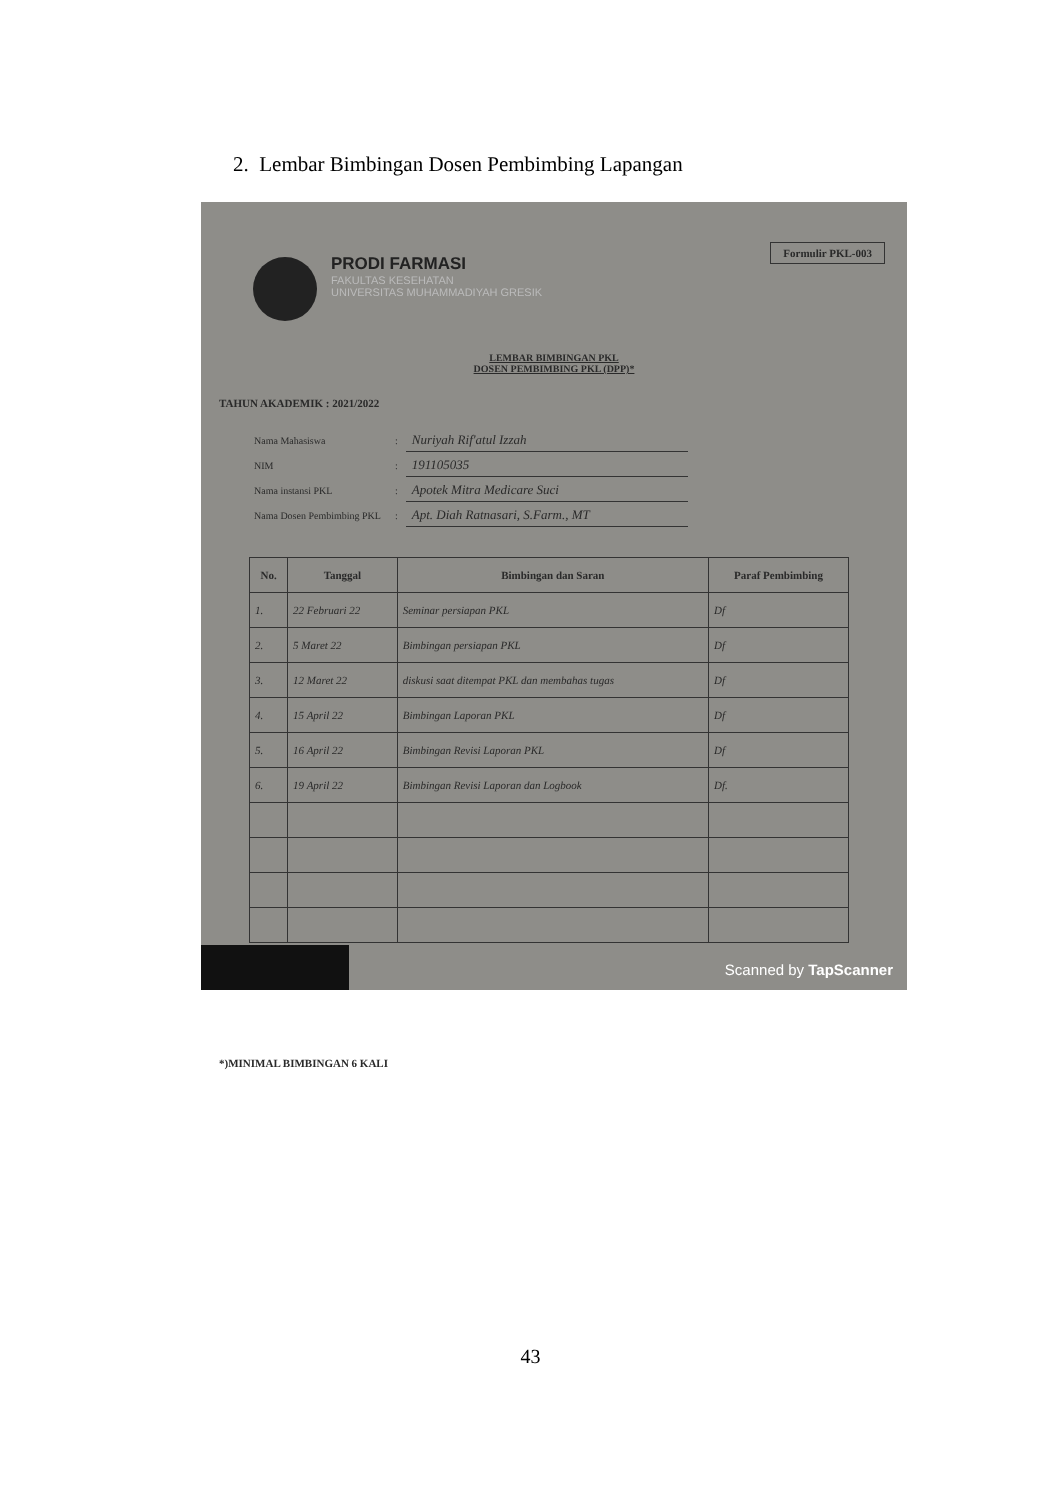2. Lembar Bimbingan Dosen Pembimbing Lapangan
PRODI FARMASI
FAKULTAS KESEHATAN
UNIVERSITAS MUHAMMADIYAH GRESIK
Formulir PKL-003
LEMBAR BIMBINGAN PKL
DOSEN PEMBIMBING PKL (DPP)*
TAHUN AKADEMIK : 2021/2022
| Nama Mahasiswa | : | Nuriyah Rif'atul Izzah |
| NIM | : | 191105035 |
| Nama instansi PKL | : | Apotek Mitra Medicare Suci |
| Nama Dosen Pembimbing PKL | : | Apt. Diah Ratnasari, S.Farm., MT |
| No. | Tanggal | Bimbingan dan Saran | Paraf Pembimbing |
| --- | --- | --- | --- |
| 1. | 22 Februari 22 | Seminar persiapan PKL | Df |
| 2. | 5 Maret 22 | Bimbingan persiapan PKL | Df |
| 3. | 12 Maret 22 | diskusi saat ditempat PKL dan membahas tugas | Df |
| 4. | 15 April 22 | Bimbingan Laporan PKL | Df |
| 5. | 16 April 22 | Bimbingan Revisi Laporan PKL | Df |
| 6. | 19 April 22 | Bimbingan Revisi Laporan dan Logbook | Df. |
*)MINIMAL BIMBINGAN 6 KALI
Scanned by TapScanner
43